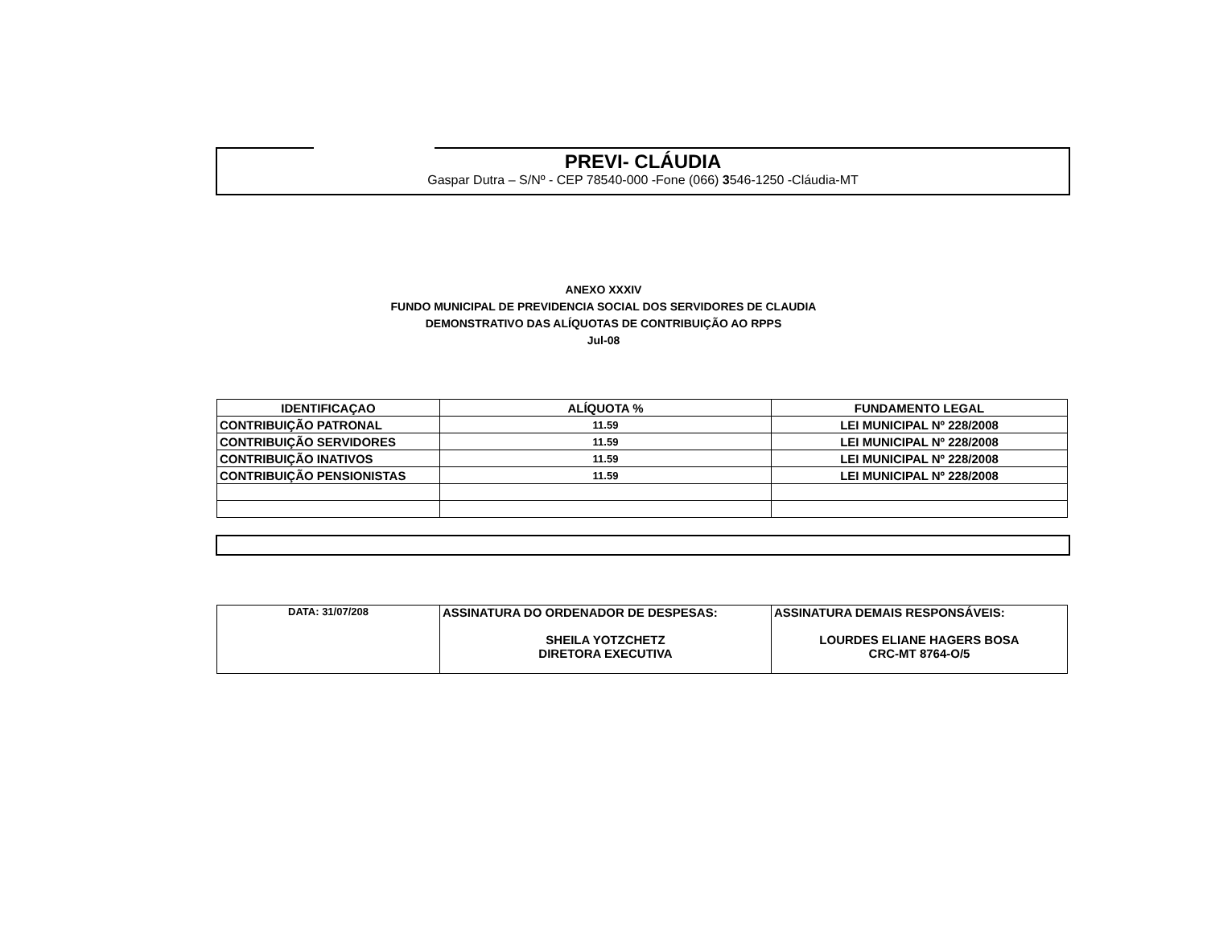PREVI- CLÁUDIA
Gaspar Dutra – S/Nº - CEP 78540-000 -Fone (066) 3546-1250 -Cláudia-MT
ANEXO XXXIV
FUNDO MUNICIPAL DE PREVIDENCIA SOCIAL DOS SERVIDORES DE CLAUDIA
DEMONSTRATIVO DAS ALÍQUOTAS DE CONTRIBUIÇÃO AO RPPS
Jul-08
| IDENTIFICAÇAO | ALÍQUOTA % | FUNDAMENTO LEGAL |
| --- | --- | --- |
| CONTRIBUIÇÃO PATRONAL | 11.59 | LEI MUNICIPAL Nº 228/2008 |
| CONTRIBUIÇÃO SERVIDORES | 11.59 | LEI MUNICIPAL Nº 228/2008 |
| CONTRIBUIÇÃO INATIVOS | 11.59 | LEI MUNICIPAL Nº 228/2008 |
| CONTRIBUIÇÃO PENSIONISTAS | 11.59 | LEI MUNICIPAL Nº 228/2008 |
| DATA: 31/07/208 | ASSINATURA DO ORDENADOR DE DESPESAS: SHEILA YOTZCHETZ DIRETORA EXECUTIVA | ASSINATURA DEMAIS RESPONSÁVEIS: LOURDES ELIANE HAGERS BOSA CRC-MT 8764-O/5 |